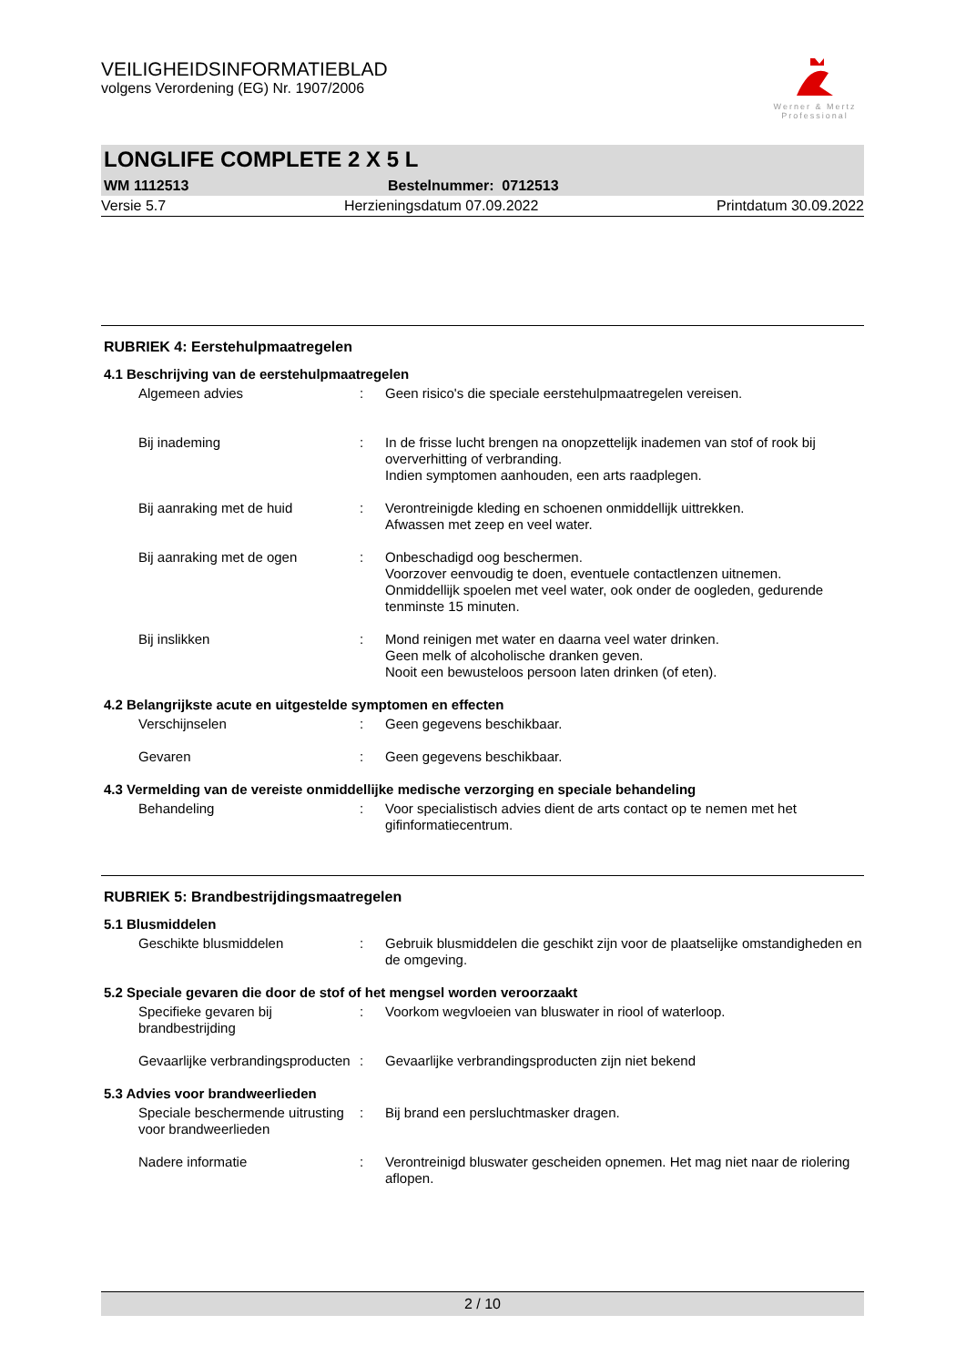VEILIGHEIDSINFORMATIEBLAD
volgens Verordening (EG) Nr. 1907/2006
Werner & Mertz
Professional
LONGLIFE COMPLETE 2 X 5 L
WM 1112513 Bestelnummer: 0712513
Versie 5.7 Herzieningsdatum 07.09.2022 Printdatum 30.09.2022
RUBRIEK 4: Eerstehulpmaatregelen
4.1 Beschrijving van de eerstehulpmaatregelen
Algemeen advies : Geen risico's die speciale eerstehulpmaatregelen vereisen.
Bij inademing : In de frisse lucht brengen na onopzettelijk inademen van stof of rook bij oververhitting of verbranding.
Indien symptomen aanhouden, een arts raadplegen.
Bij aanraking met de huid : Verontreinigde kleding en schoenen onmiddellijk uittrekken.
Afwassen met zeep en veel water.
Bij aanraking met de ogen : Onbeschadigd oog beschermen.
Voorzover eenvoudig te doen, eventuele contactlenzen uitnemen.
Onmiddellijk spoelen met veel water, ook onder de oogleden, gedurende tenminste 15 minuten.
Bij inslikken : Mond reinigen met water en daarna veel water drinken.
Geen melk of alcoholische dranken geven.
Nooit een bewusteloos persoon laten drinken (of eten).
4.2 Belangrijkste acute en uitgestelde symptomen en effecten
Verschijnselen : Geen gegevens beschikbaar.
Gevaren : Geen gegevens beschikbaar.
4.3 Vermelding van de vereiste onmiddellijke medische verzorging en speciale behandeling
Behandeling : Voor specialistisch advies dient de arts contact op te nemen met het gifinformatiecentrum.
RUBRIEK 5: Brandbestrijdingsmaatregelen
5.1 Blusmiddelen
Geschikte blusmiddelen : Gebruik blusmiddelen die geschikt zijn voor de plaatselijke omstandigheden en de omgeving.
5.2 Speciale gevaren die door de stof of het mengsel worden veroorzaakt
Specifieke gevaren bij brandbestrijding
: Voorkom wegvloeien van bluswater in riool of waterloop.
Gevaarlijke verbrandingsproducten
: Gevaarlijke verbrandingsproducten zijn niet bekend
5.3 Advies voor brandweerlieden
Speciale beschermende uitrusting voor brandweerlieden
: Bij brand een persluchtmasker dragen.
Nadere informatie : Verontreinigd bluswater gescheiden opnemen. Het mag niet naar de riolering aflopen.
2 / 10